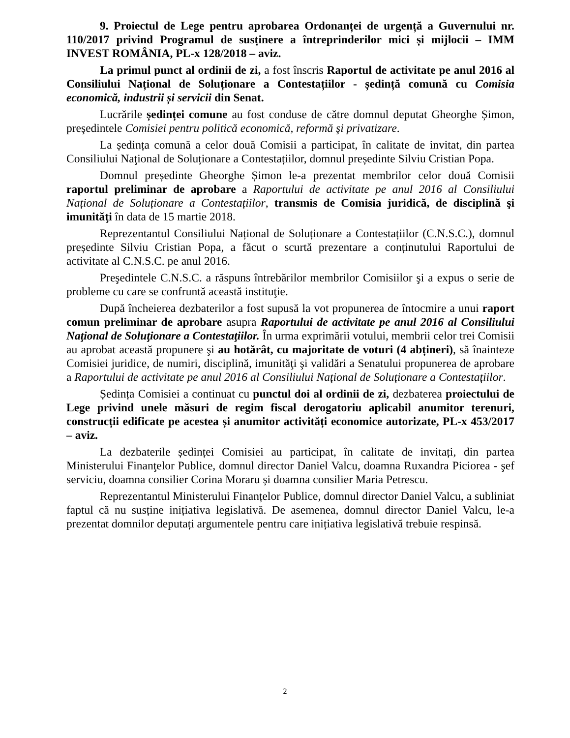9. Proiectul de Lege pentru aprobarea Ordonanței de urgență a Guvernului nr. 110/2017 privind Programul de susținere a întreprinderilor mici și mijlocii – IMM INVEST ROMÂNIA, PL-x 128/2018 – aviz.
La primul punct al ordinii de zi, a fost înscris Raportul de activitate pe anul 2016 al Consiliului Național de Soluționare a Contestațiilor - ședință comună cu Comisia economică, industrii și servicii din Senat.
Lucrările ședinței comune au fost conduse de către domnul deputat Gheorghe Șimon, preşedintele Comisiei pentru politică economică, reformă şi privatizare.
La ședința comună a celor două Comisii a participat, în calitate de invitat, din partea Consiliului Naţional de Soluționare a Contestațiilor, domnul președinte Silviu Cristian Popa.
Domnul președinte Gheorghe Șimon le-a prezentat membrilor celor două Comisii raportul preliminar de aprobare a Raportului de activitate pe anul 2016 al Consiliului Național de Soluționare a Contestațiilor, transmis de Comisia juridică, de disciplină şi imunităţi în data de 15 martie 2018.
Reprezentantul Consiliului Național de Soluționare a Contestațiilor (C.N.S.C.), domnul președinte Silviu Cristian Popa, a făcut o scurtă prezentare a conținutului Raportului de activitate al C.N.S.C. pe anul 2016.
Preşedintele C.N.S.C. a răspuns întrebărilor membrilor Comisiilor şi a expus o serie de probleme cu care se confruntă această instituţie.
După încheierea dezbaterilor a fost supusă la vot propunerea de întocmire a unui raport comun preliminar de aprobare asupra Raportului de activitate pe anul 2016 al Consiliului Naţional de Soluţionare a Contestaţiilor. În urma exprimării votului, membrii celor trei Comisii au aprobat această propunere şi au hotărât, cu majoritate de voturi (4 abțineri), să înainteze Comisiei juridice, de numiri, disciplină, imunităţi şi validări a Senatului propunerea de aprobare a Raportului de activitate pe anul 2016 al Consiliului Naţional de Soluţionare a Contestaţiilor.
Ședința Comisiei a continuat cu punctul doi al ordinii de zi, dezbaterea proiectului de Lege privind unele măsuri de regim fiscal derogatoriu aplicabil anumitor terenuri, construcții edificate pe acestea și anumitor activități economice autorizate, PL-x 453/2017 – aviz.
La dezbaterile ședinței Comisiei au participat, în calitate de invitați, din partea Ministerului Finanţelor Publice, domnul director Daniel Valcu, doamna Ruxandra Piciorea - şef serviciu, doamna consilier Corina Moraru și doamna consilier Maria Petrescu.
Reprezentantul Ministerului Finanțelor Publice, domnul director Daniel Valcu, a subliniat faptul că nu susține inițiativa legislativă. De asemenea, domnul director Daniel Valcu, le-a prezentat domnilor deputați argumentele pentru care inițiativa legislativă trebuie respinsă.
2